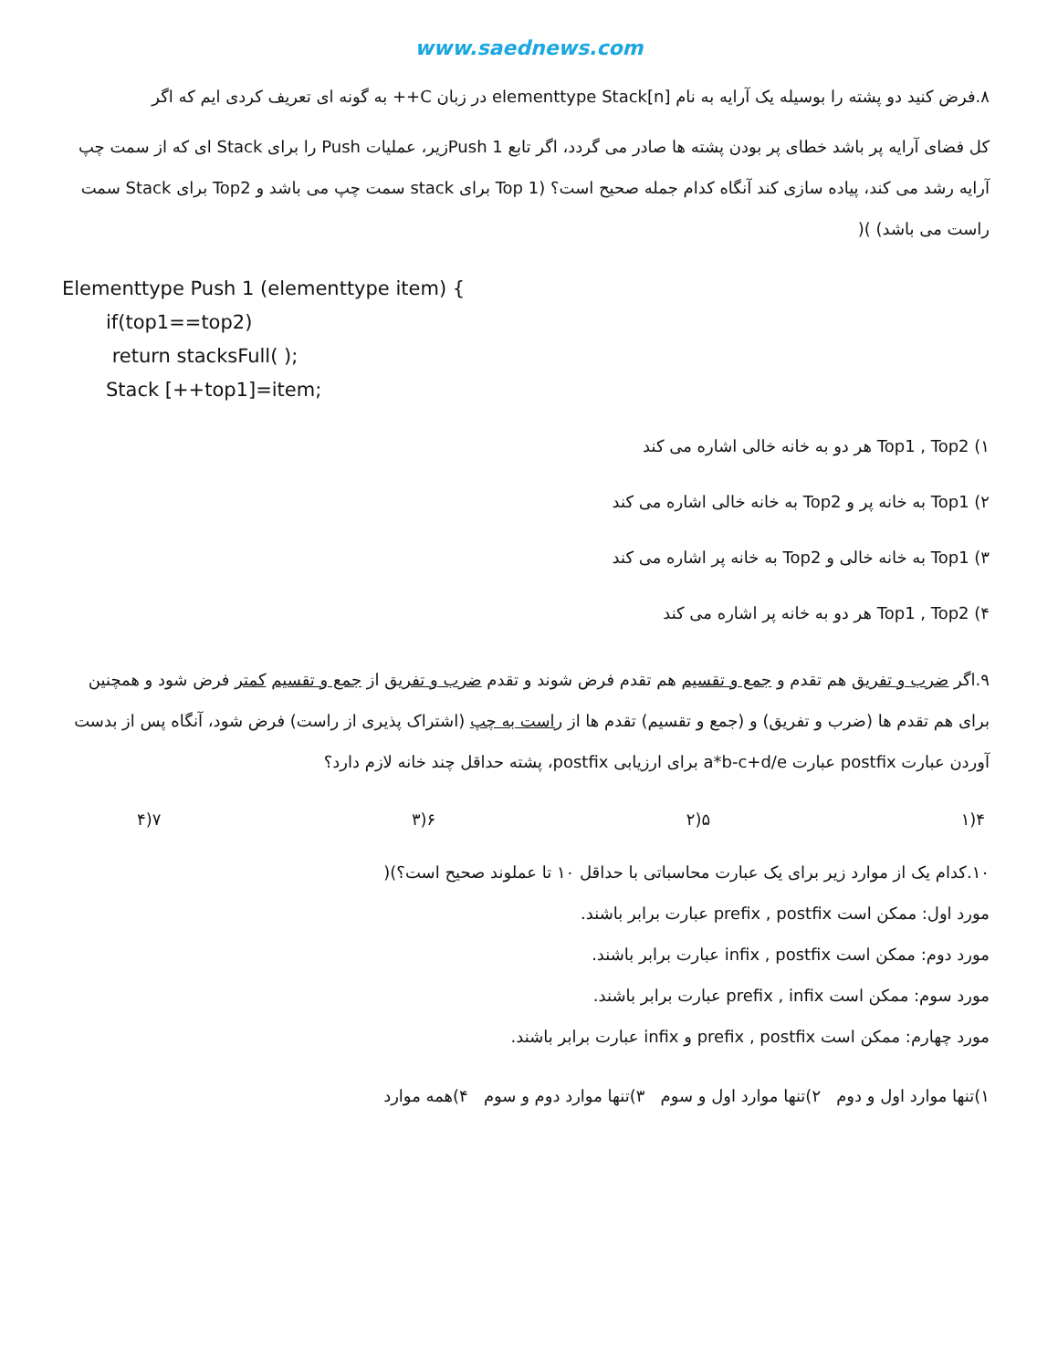www.saednews.com
۸.فرض کنید دو پشته را بوسیله یک آرایه به نام elementtype Stack[n] در زبان C++ به گونه ای تعریف کردی ایم که اگر
کل فضای آرایه پر باشد خطای پر بودن پشته ها صادر می گردد، اگر تابع Push 1زیر، عملیات Push را برای Stack ای که از سمت چپ آرایه رشد می کند، پیاده سازی کند آنگاه کدام جمله صحیح است؟ (Top 1 برای stack سمت چپ می باشد و Top2 برای Stack سمت راست می باشد) )(
Elementtype Push 1 (elementtype item) {
if(top1==top2)
return stacksFull( );
Stack [++top1]=item;
۱) Top1 , Top2 هر دو به خانه خالی اشاره می کند
۲) Top1 به خانه پر و Top2 به خانه خالی اشاره می کند
۳) Top1 به خانه خالی و Top2 به خانه پر اشاره می کند
۴) Top1 , Top2 هر دو به خانه پر اشاره می کند
۹.اگر ضرب و تفریق هم تقدم و جمع و تقسیم هم تقدم فرض شوند و تقدم ضرب و تفریق از جمع و تقسیم کمتر فرض شود و همچنین برای هم تقدم ها (ضرب و تفریق) و (جمع و تقسیم) تقدم ها از راست به چپ (اشتراک پذیری از راست) فرض شود، آنگاه پس از بدست آوردن عبارت postfix عبارت a*b-c+d/e برای ارزیابی postfix، پشته حداقل چند خانه لازم دارد؟
۴(۱ ۵(۲ ۶(۳ ۷(۴
۱۰.کدام یک از موارد زیر برای یک عبارت محاسباتی با حداقل ۱۰ تا عملوند صحیح است؟)(
مورد اول: ممکن است prefix , postfix عبارت برابر باشند.
مورد دوم: ممکن است infix , postfix عبارت برابر باشند.
مورد سوم: ممکن است prefix , infix عبارت برابر باشند.
مورد چهارم: ممکن است prefix , postfix و infix عبارت برابر باشند.
۱)تنها موارد اول و دوم ۲)تنها موارد اول و سوم ۳)تنها موارد دوم و سوم ۴)همه موارد